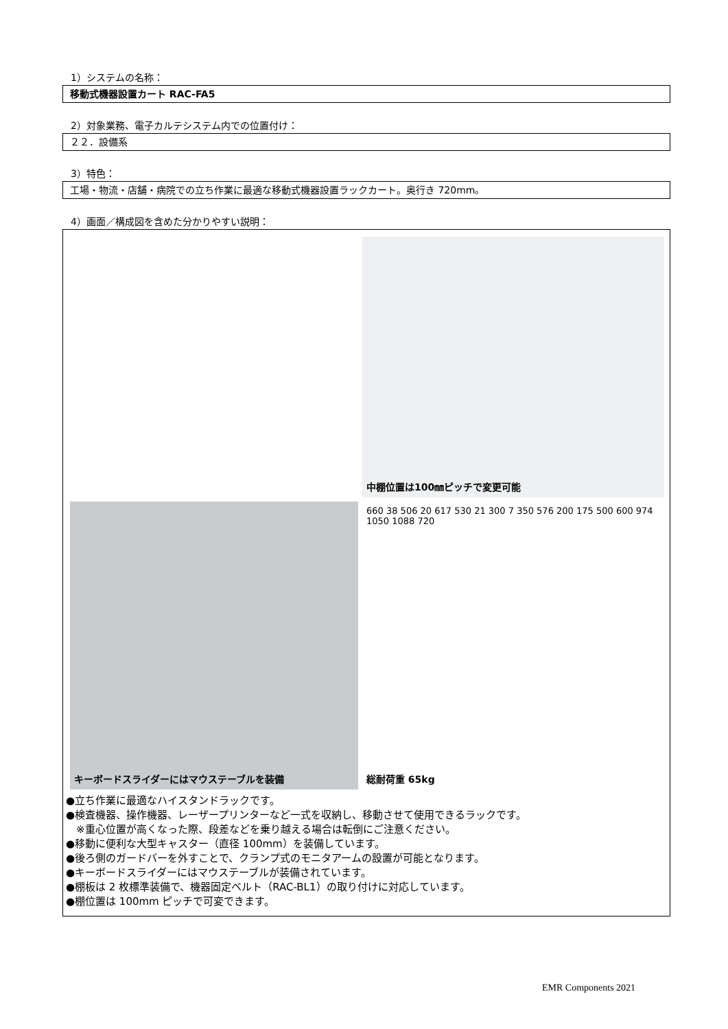1）システムの名称：
移動式機器設置カート RAC-FA5
2）対象業務、電子カルテシステム内での位置付け：
２２．設備系
3）特色：
工場・物流・店舗・病院での立ち作業に最適な移動式機器設置ラックカート。奥行き 720mm。
4）画面／構成図を含めた分かりやすい説明：
中棚位置は100㎜ピッチで変更可能
キーボードスライダーにはマウステーブルを装備
660 38 506 20 617 530 21 300 7 350 576 200 175 500 600 974 1050 1088 720
総耐荷重 65kg
●立ち作業に最適なハイスタンドラックです。
●検査機器、操作機器、レーザープリンターなど一式を収納し、移動させて使用できるラックです。
　※重心位置が高くなった際、段差などを乗り越える場合は転倒にご注意ください。
●移動に便利な大型キャスター（直径 100mm）を装備しています。
●後ろ側のガードバーを外すことで、クランプ式のモニタアームの設置が可能となります。
●キーボードスライダーにはマウステーブルが装備されています。
●棚板は 2 枚標準装備で、機器固定ベルト（RAC-BL1）の取り付けに対応しています。
●棚位置は 100mm ピッチで可変できます。
EMR Components 2021